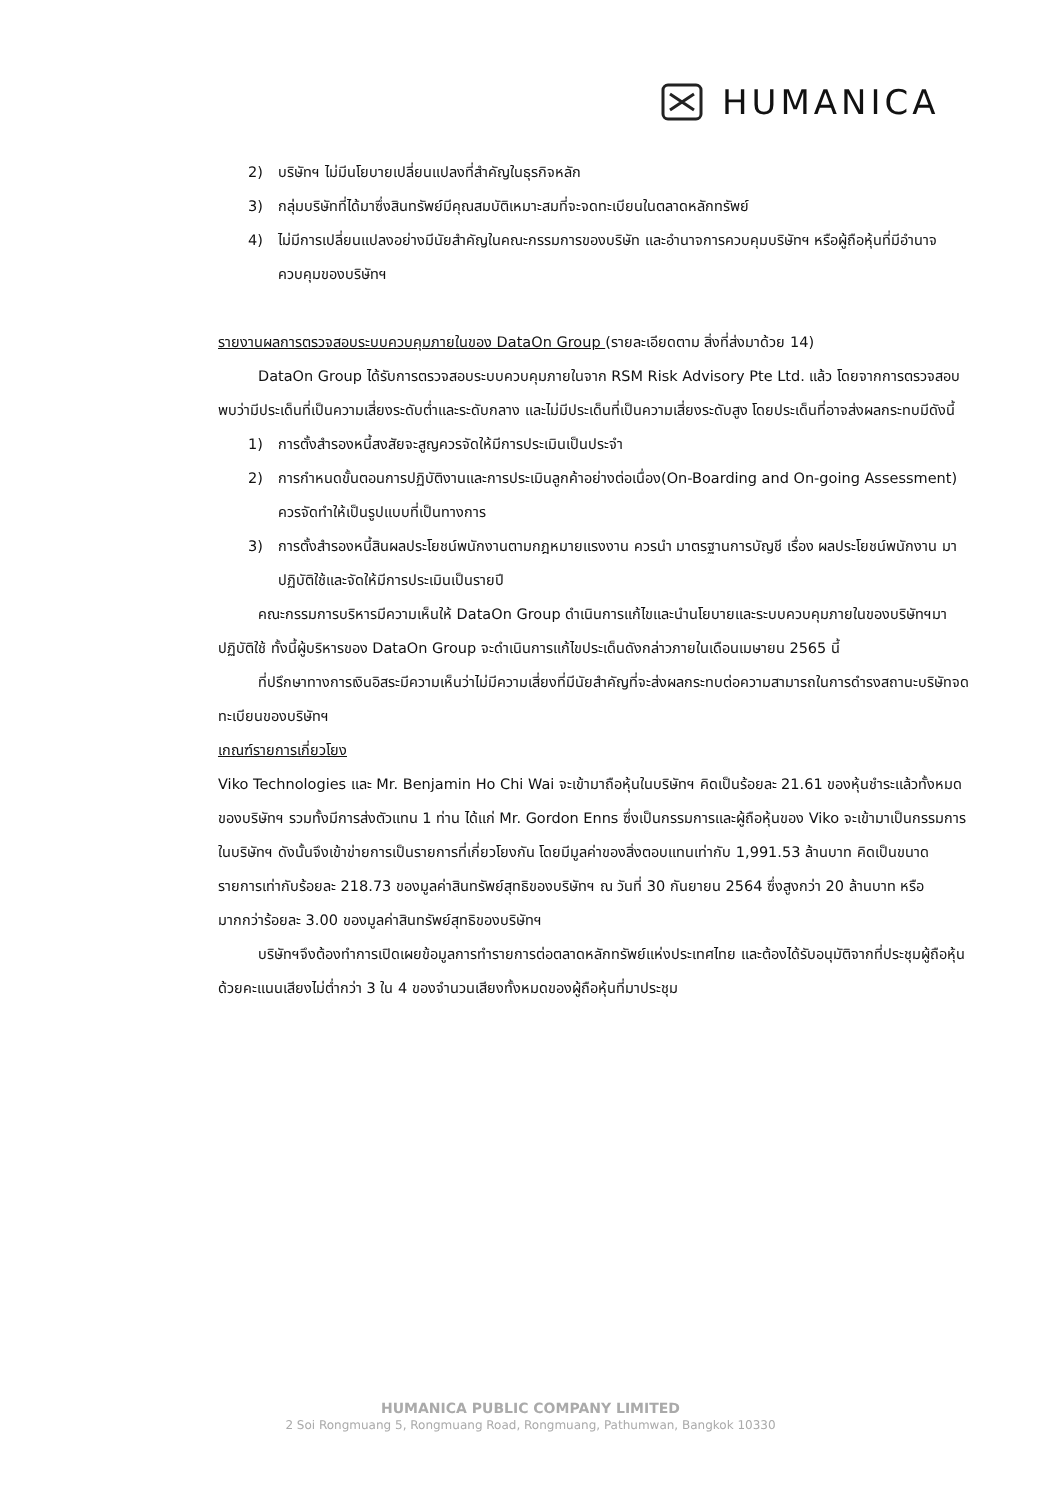HUMANICA
2) บริษัทฯ ไม่มีนโยบายเปลี่ยนแปลงที่สำคัญในธุรกิจหลัก
3) กลุ่มบริษัทที่ได้มาซึ่งสินทรัพย์มีคุณสมบัติเหมาะสมที่จะจดทะเบียนในตลาดหลักทรัพย์
4) ไม่มีการเปลี่ยนแปลงอย่างมีนัยสำคัญในคณะกรรมการของบริษัท และอำนาจการควบคุมบริษัทฯ หรือผู้ถือหุ้นที่มีอำนาจควบคุมของบริษัทฯ
รายงานผลการตรวจสอบระบบควบคุมภายในของ DataOn Group (รายละเอียดตาม สิ่งที่ส่งมาด้วย 14)
DataOn Group ได้รับการตรวจสอบระบบควบคุมภายในจาก RSM Risk Advisory Pte Ltd. แล้ว โดยจากการตรวจสอบพบว่ามีประเด็นที่เป็นความเสี่ยงระดับต่ำและระดับกลาง และไม่มีประเด็นที่เป็นความเสี่ยงระดับสูง โดยประเด็นที่อาจส่งผลกระทบมีดังนี้
1) การตั้งสำรองหนี้สงสัยจะสูญควรจัดให้มีการประเมินเป็นประจำ
2) การกำหนดขั้นตอนการปฏิบัติงานและการประเมินลูกค้าอย่างต่อเนื่อง(On-Boarding and On-going Assessment) ควรจัดทำให้เป็นรูปแบบที่เป็นทางการ
3) การตั้งสำรองหนี้สินผลประโยชน์พนักงานตามกฎหมายแรงงาน ควรนำ มาตรฐานการบัญชี เรื่อง ผลประโยชน์พนักงาน มาปฏิบัติใช้และจัดให้มีการประเมินเป็นรายปี
คณะกรรมการบริหารมีความเห็นให้ DataOn Group ดำเนินการแก้ไขและนำนโยบายและระบบควบคุมภายในของบริษัทฯมาปฏิบัติใช้ ทั้งนี้ผู้บริหารของ DataOn Group จะดำเนินการแก้ไขประเด็นดังกล่าวภายในเดือนเมษายน 2565 นี้
ที่ปรึกษาทางการเงินอิสระมีความเห็นว่าไม่มีความเสี่ยงที่มีนัยสำคัญที่จะส่งผลกระทบต่อความสามารถในการดำรงสถานะบริษัทจดทะเบียนของบริษัทฯ
เกณฑ์รายการเกี่ยวโยง
Viko Technologies และ Mr. Benjamin Ho Chi Wai จะเข้ามาถือหุ้นในบริษัทฯ คิดเป็นร้อยละ 21.61 ของหุ้นชำระแล้วทั้งหมดของบริษัทฯ รวมทั้งมีการส่งตัวแทน 1 ท่าน ได้แก่ Mr. Gordon Enns ซึ่งเป็นกรรมการและผู้ถือหุ้นของ Viko จะเข้ามาเป็นกรรมการ ในบริษัทฯ ดังนั้นจึงเข้าข่ายการเป็นรายการที่เกี่ยวโยงกัน โดยมีมูลค่าของสิ่งตอบแทนเท่ากับ 1,991.53 ล้านบาท คิดเป็นขนาดรายการเท่ากับร้อยละ 218.73 ของมูลค่าสินทรัพย์สุทธิของบริษัทฯ ณ วันที่ 30 กันยายน 2564 ซึ่งสูงกว่า 20 ล้านบาท หรือมากกว่าร้อยละ 3.00 ของมูลค่าสินทรัพย์สุทธิของบริษัทฯ
บริษัทฯจึงต้องทำการเปิดเผยข้อมูลการทำรายการต่อตลาดหลักทรัพย์แห่งประเทศไทย และต้องได้รับอนุมัติจากที่ประชุมผู้ถือหุ้นด้วยคะแนนเสียงไม่ต่ำกว่า 3 ใน 4 ของจำนวนเสียงทั้งหมดของผู้ถือหุ้นที่มาประชุม
HUMANICA PUBLIC COMPANY LIMITED
2 Soi Rongmuang 5, Rongmuang Road, Rongmuang, Pathumwan, Bangkok 10330